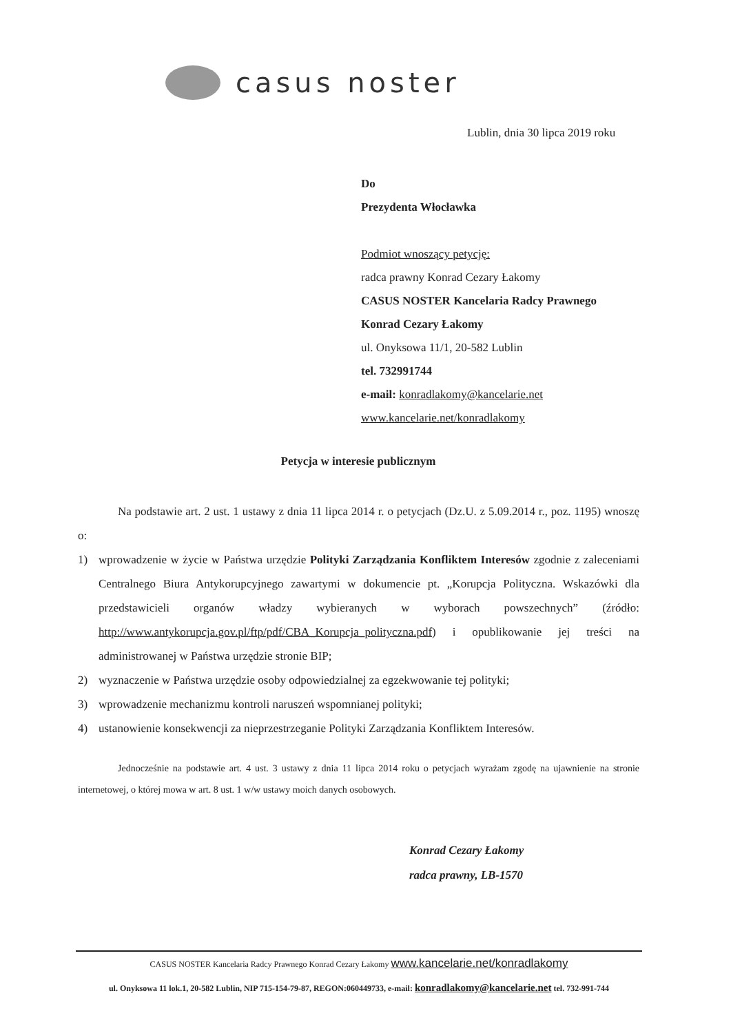casus noster
Lublin, dnia 30 lipca 2019 roku
Do
Prezydenta Włocławka
Podmiot wnoszący petycję:
radca prawny Konrad Cezary Łakomy
CASUS NOSTER Kancelaria Radcy Prawnego
Konrad Cezary Łakomy
ul. Onyksowa 11/1, 20-582 Lublin
tel. 732991744
e-mail: konradlakomy@kancelarie.net
www.kancelarie.net/konradlakomy
Petycja w interesie publicznym
Na podstawie art. 2 ust. 1 ustawy z dnia 11 lipca 2014 r. o petycjach (Dz.U. z 5.09.2014 r., poz. 1195) wnoszę o:
1) wprowadzenie w życie w Państwa urzędzie Polityki Zarządzania Konfliktem Interesów zgodnie z zaleceniami Centralnego Biura Antykorupcyjnego zawartymi w dokumencie pt. „Korupcja Polityczna. Wskazówki dla przedstawicieli organów władzy wybieranych w wyborach powszechnych” (źródło: http://www.antykorupcja.gov.pl/ftp/pdf/CBA_Korupcja_polityczna.pdf) i opublikowanie jej treści na administrowanej w Państwa urzędzie stronie BIP;
2) wyznaczenie w Państwa urzędzie osoby odpowiedzialnej za egzekwowanie tej polityki;
3) wprowadzenie mechanizmu kontroli naruszeń wspomnianej polityki;
4) ustanowienie konsekwencji za nieprzestrzeganie Polityki Zarządzania Konfliktem Interesów.
Jednocześnie na podstawie art. 4 ust. 3 ustawy z dnia 11 lipca 2014 roku o petycjach wyrażam zgodę na ujawnienie na stronie internetowej, o której mowa w art. 8 ust. 1 w/w ustawy moich danych osobowych.
Konrad Cezary Łakomy
radca prawny, LB-1570
CASUS NOSTER Kancelaria Radcy Prawnego Konrad Cezary Łakomy www.kancelarie.net/konradlakomy
ul. Onyksowa 11 lok.1, 20-582 Lublin, NIP 715-154-79-87, REGON:060449733, e-mail: konradlakomy@kancelarie.net tel. 732-991-744